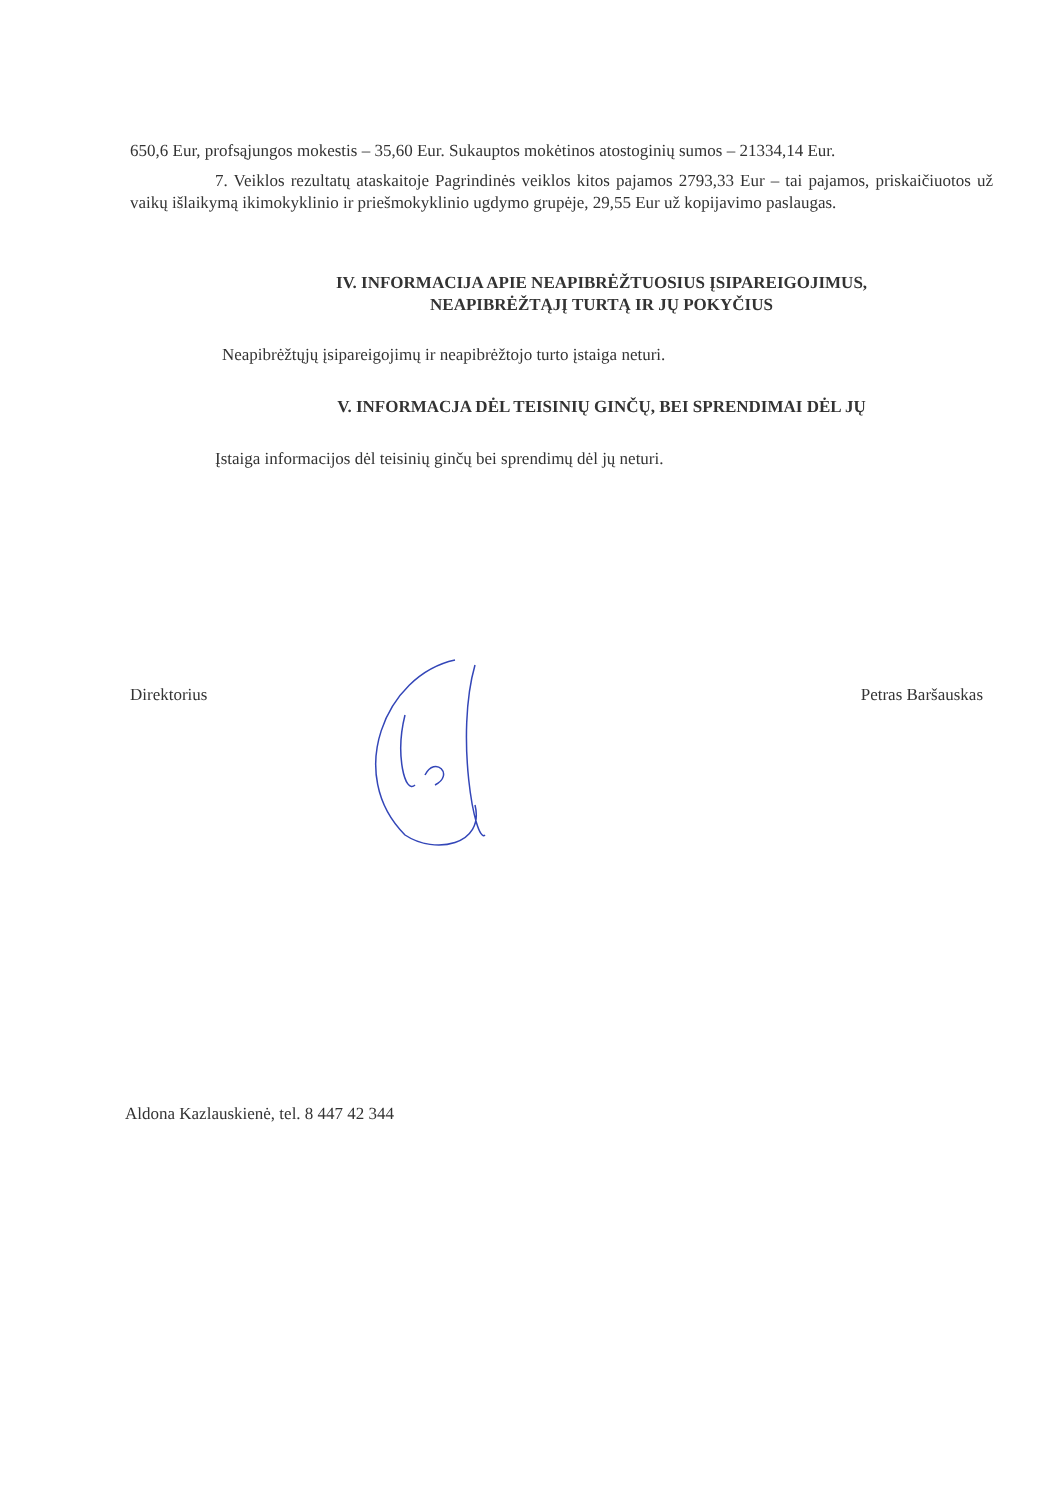650,6 Eur, profsąjungos mokestis – 35,60 Eur. Sukauptos mokėtinos atostoginių sumos – 21334,14 Eur.
7. Veiklos rezultatų ataskaitoje Pagrindinės veiklos kitos pajamos 2793,33 Eur – tai pajamos, priskaičiuotos už vaikų išlaikymą ikimokyklinio ir priešmokyklinio ugdymo grupėje, 29,55 Eur už kopijavimo paslaugas.
IV. INFORMACIJA APIE NEAPIBRĖŽTUOSIUS ĮSIPAREIGOJIMUS,
NEAPIBRĖŽTĄJĮ TURTĄ IR JŲ POKYČIUS
Neapibrėžtųjų įsipareigojimų ir neapibrėžtojo turto įstaiga neturi.
V. INFORMACJA DĖL TEISINIŲ GINČŲ, BEI SPRENDIMAI DĖL JŲ
Įstaiga informacijos dėl teisinių ginčų bei sprendimų dėl jų neturi.
Direktorius Petras Baršauskas
Aldona Kazlauskienė, tel. 8 447 42 344